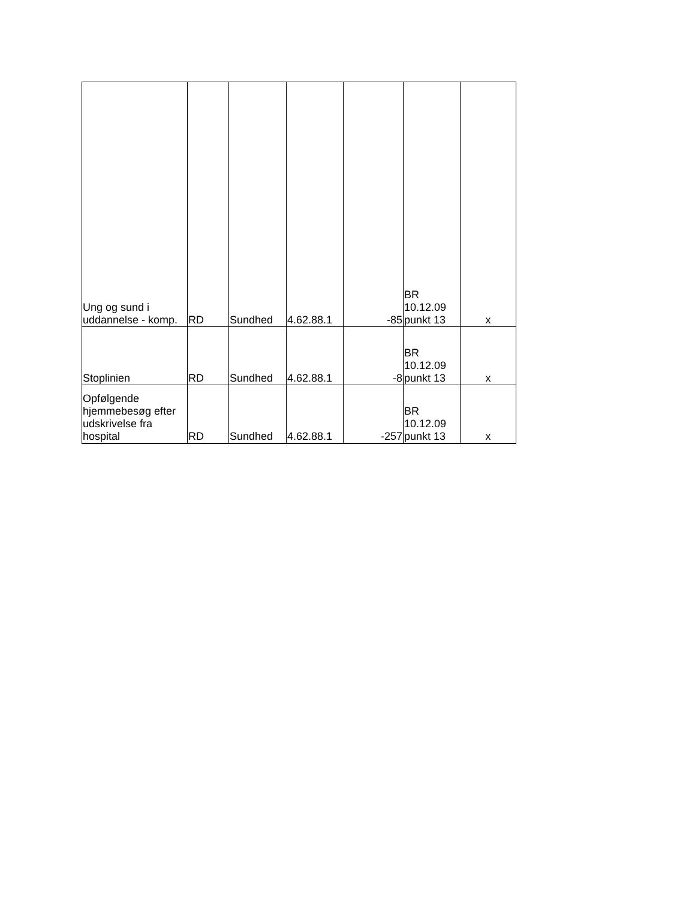| Ung og sund i uddannelse - komp. | RD | Sundhed | 4.62.88.1 | -85 | BR 10.12.09 punkt 13 | x |
| Stoplinien | RD | Sundhed | 4.62.88.1 | -8 | BR 10.12.09 punkt 13 | x |
| Opfølgende hjemmebesøg efter udskrivelse fra hospital | RD | Sundhed | 4.62.88.1 | -257 | BR 10.12.09 punkt 13 | x |